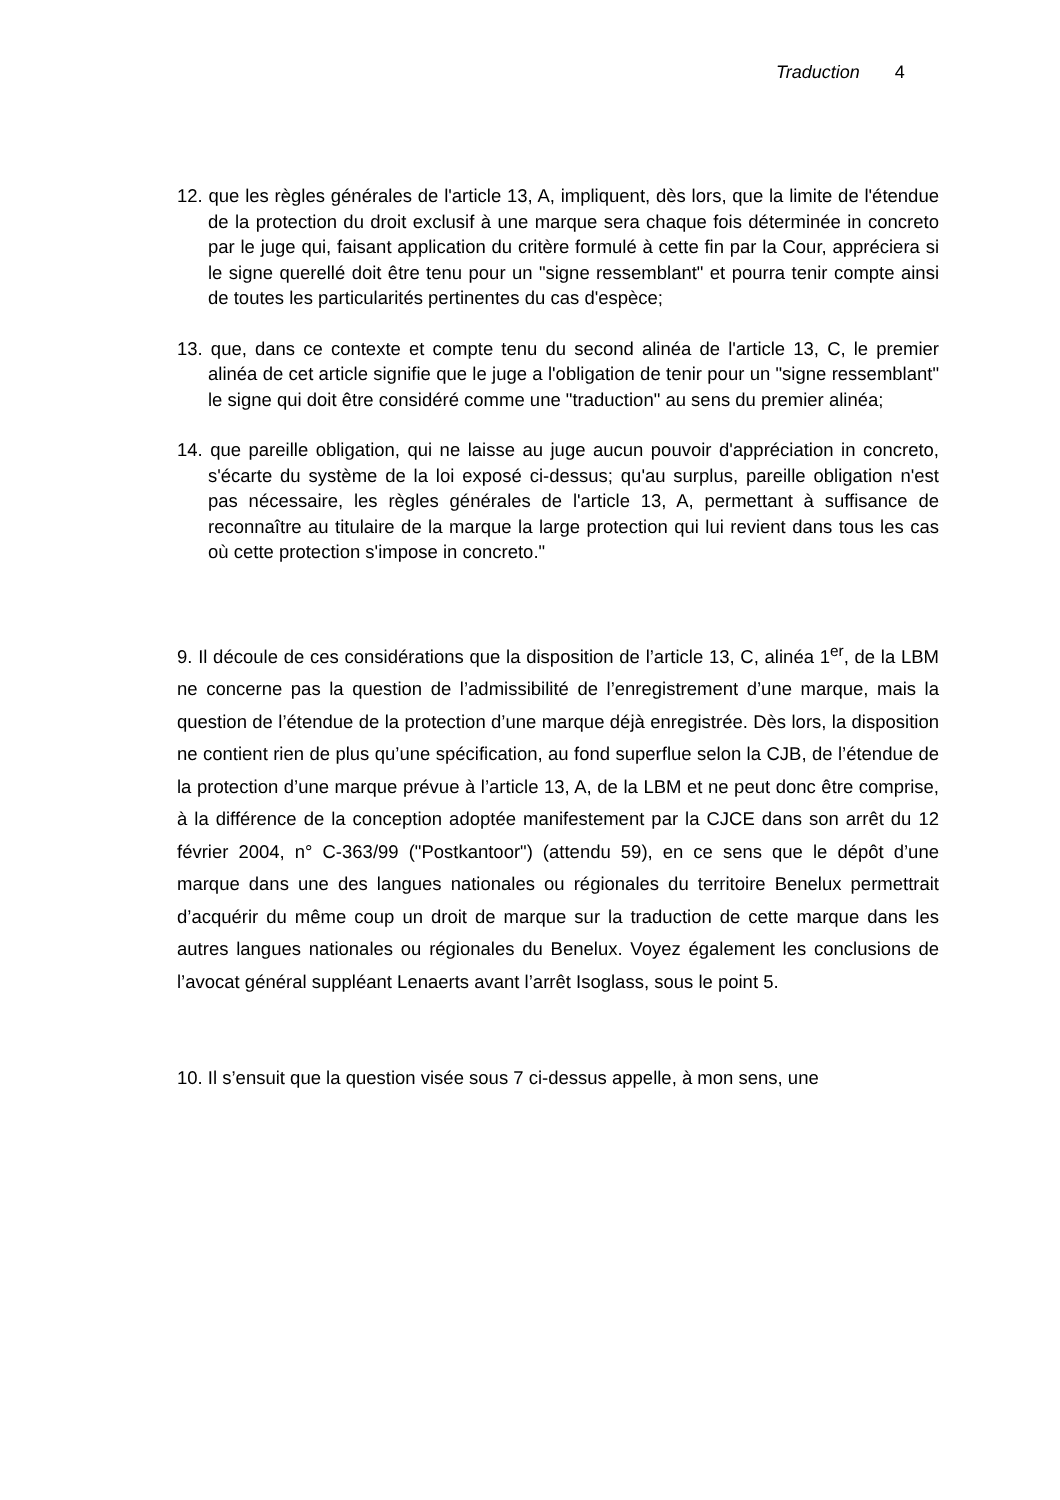Traduction 4
12. que les règles générales de l'article 13, A, impliquent, dès lors, que la limite de l'étendue de la protection du droit exclusif à une marque sera chaque fois déterminée in concreto par le juge qui, faisant application du critère formulé à cette fin par la Cour, appréciera si le signe querellé doit être tenu pour un "signe ressemblant" et pourra tenir compte ainsi de toutes les particularités pertinentes du cas d'espèce;
13. que, dans ce contexte et compte tenu du second alinéa de l'article 13, C, le premier alinéa de cet article signifie que le juge a l'obligation de tenir pour un "signe ressemblant" le signe qui doit être considéré comme une "traduction" au sens du premier alinéa;
14. que pareille obligation, qui ne laisse au juge aucun pouvoir d'appréciation in concreto, s'écarte du système de la loi exposé ci-dessus; qu'au surplus, pareille obligation n'est pas nécessaire, les règles générales de l'article 13, A, permettant à suffisance de reconnaître au titulaire de la marque la large protection qui lui revient dans tous les cas où cette protection s'impose in concreto."
9. Il découle de ces considérations que la disposition de l’article 13, C, alinéa 1<sup>er</sup>, de la LBM ne concerne pas la question de l’admissibilité de l’enregistrement d’une marque, mais la question de l’étendue de la protection d’une marque déjà enregistrée. Dès lors, la disposition ne contient rien de plus qu’une spécification, au fond superflue selon la CJB, de l’étendue de la protection d’une marque prévue à l’article 13, A, de la LBM et ne peut donc être comprise, à la différence de la conception adoptée manifestement par la CJCE dans son arrêt du 12 février 2004, n° C-363/99 ("Postkantoor") (attendu 59), en ce sens que le dépôt d’une marque dans une des langues nationales ou régionales du territoire Benelux permettrait d’acquérir du même coup un droit de marque sur la traduction de cette marque dans les autres langues nationales ou régionales du Benelux. Voyez également les conclusions de l’avocat général suppléant Lenaerts avant l’arrêt Isoglass, sous le point 5.
10. Il s’ensuit que la question visée sous 7 ci-dessus appelle, à mon sens, une